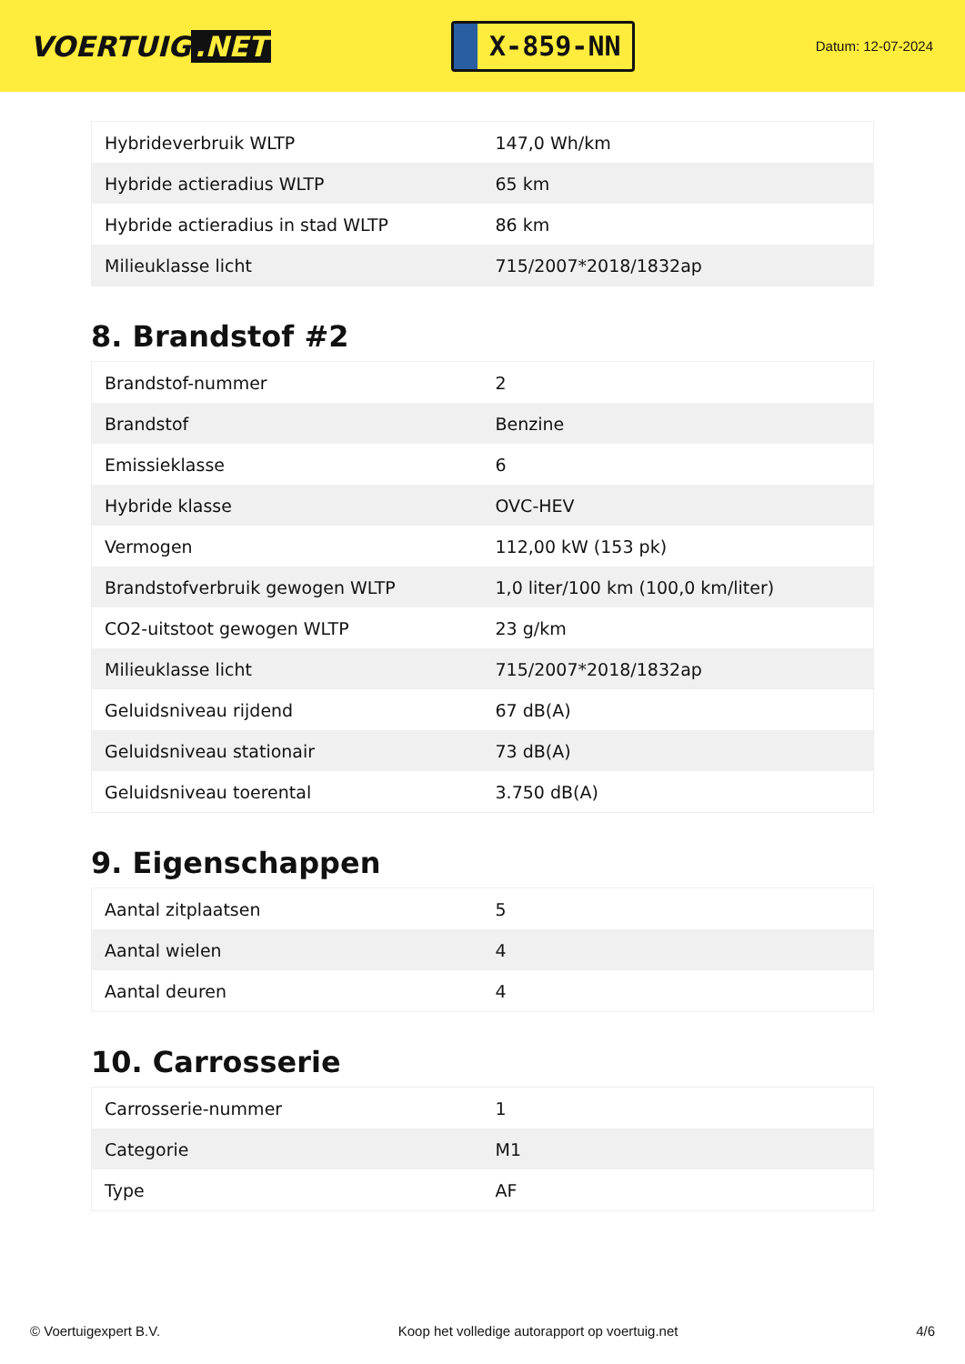VOERTUIG.NET
X-859-NN
Datum: 12-07-2024
| Hybrideverbruik WLTP | 147,0 Wh/km |
| Hybride actieradius WLTP | 65 km |
| Hybride actieradius in stad WLTP | 86 km |
| Milieuklasse licht | 715/2007*2018/1832ap |
8. Brandstof #2
| Brandstof-nummer | 2 |
| Brandstof | Benzine |
| Emissieklasse | 6 |
| Hybride klasse | OVC-HEV |
| Vermogen | 112,00 kW (153 pk) |
| Brandstofverbruik gewogen WLTP | 1,0 liter/100 km (100,0 km/liter) |
| CO2-uitstoot gewogen WLTP | 23 g/km |
| Milieuklasse licht | 715/2007*2018/1832ap |
| Geluidsniveau rijdend | 67 dB(A) |
| Geluidsniveau stationair | 73 dB(A) |
| Geluidsniveau toerental | 3.750 dB(A) |
9. Eigenschappen
| Aantal zitplaatsen | 5 |
| Aantal wielen | 4 |
| Aantal deuren | 4 |
10. Carrosserie
| Carrosserie-nummer | 1 |
| Categorie | M1 |
| Type | AF |
© Voertuigexpert B.V. Koop het volledige autorapport op voertuig.net 4/6